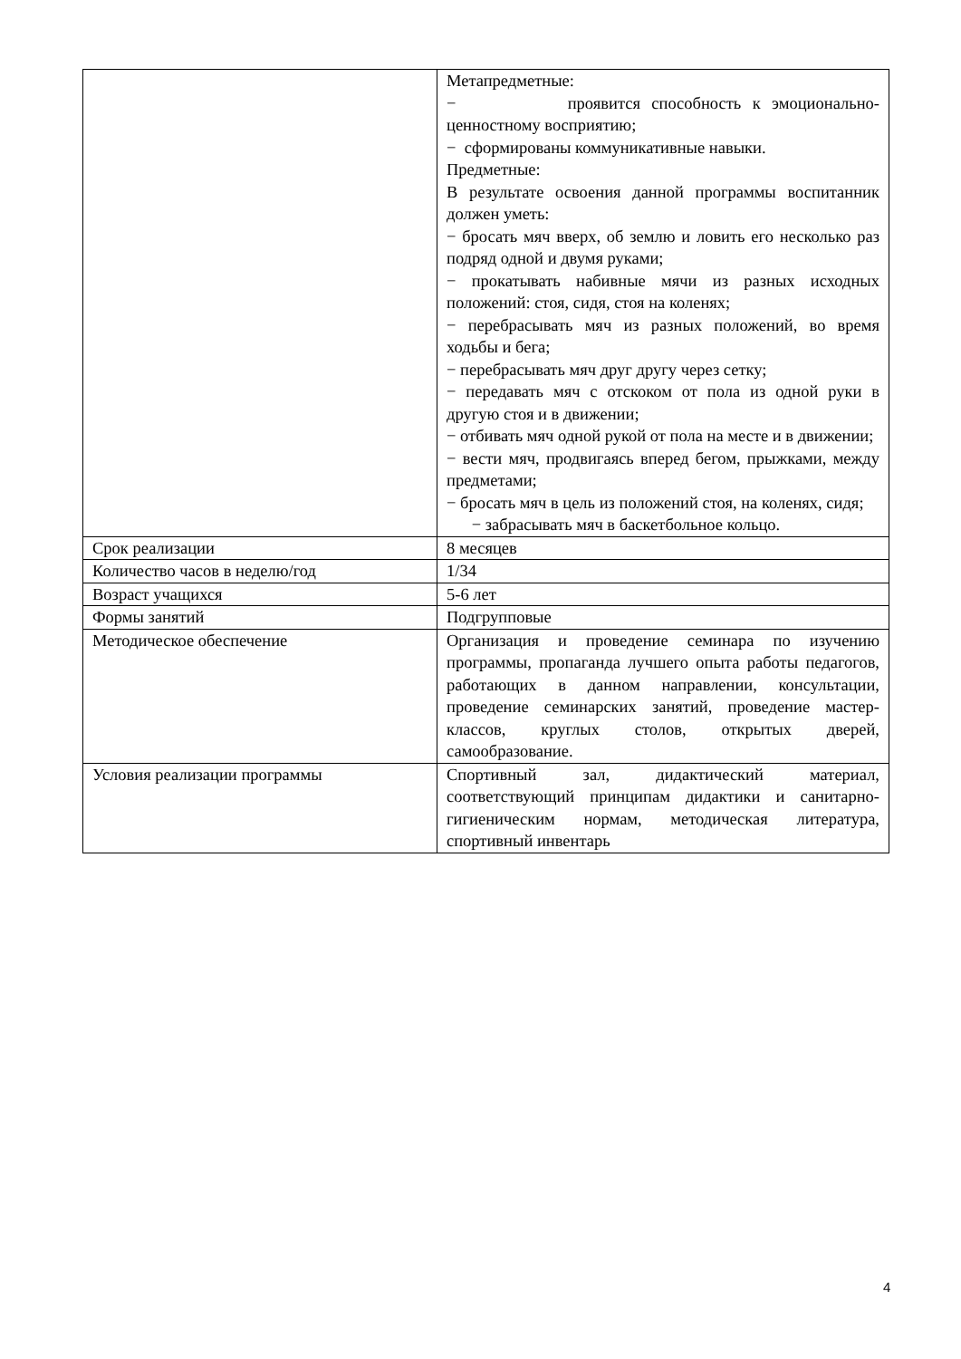| | Метапредметные: − проявится способность к эмоционально-ценностному восприятию; − сформированы коммуникативные навыки. Предметные: В результате освоения данной программы воспитанник должен уметь: − бросать мяч вверх, об землю и ловить его несколько раз подряд одной и двумя руками; − прокатывать набивные мячи из разных исходных положений: стоя, сидя, стоя на коленях; − перебрасывать мяч из разных положений, во время ходьбы и бега; − перебрасывать мяч друг другу через сетку; − передавать мяч с отскоком от пола из одной руки в другую стоя и в движении; − отбивать мяч одной рукой от пола на месте и в движении; − вести мяч, продвигаясь вперед бегом, прыжками, между предметами; − бросать мяч в цель из положений стоя, на коленях, сидя; − забрасывать мяч в баскетбольное кольцо. |
| Срок реализации | 8 месяцев |
| Количество часов в неделю/год | 1/34 |
| Возраст учащихся | 5-6 лет |
| Формы занятий | Подгрупповые |
| Методическое обеспечение | Организация и проведение семинара по изучению программы, пропаганда лучшего опыта работы педагогов, работающих в данном направлении, консультации, проведение семинарских занятий, проведение мастер-классов, круглых столов, открытых дверей, самообразование. |
| Условия реализации программы | Спортивный зал, дидактический материал, соответствующий принципам дидактики и санитарно-гигиеническим нормам, методическая литература, спортивный инвентарь |
4